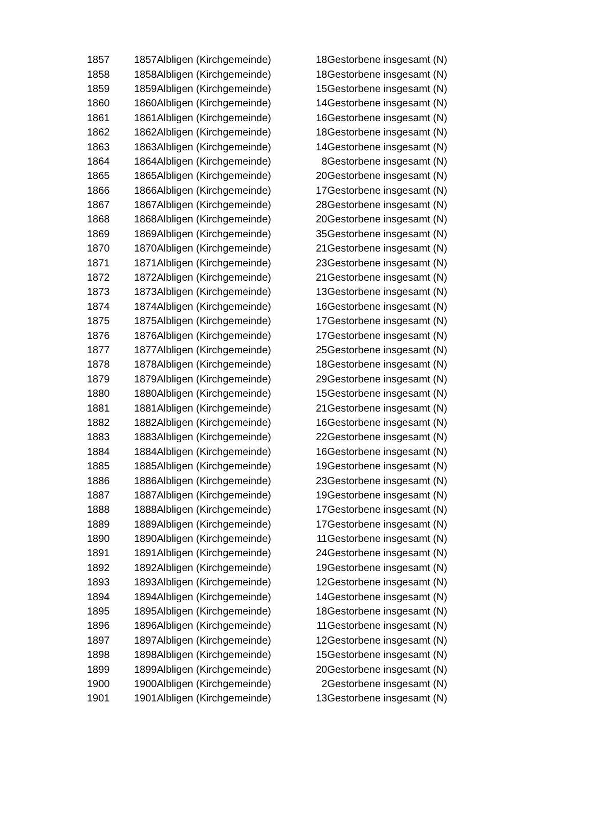| 1857 | 1857 | Albligen (Kirchgemeinde) | 18 | Gestorbene insgesamt (N) |
| 1858 | 1858 | Albligen (Kirchgemeinde) | 18 | Gestorbene insgesamt (N) |
| 1859 | 1859 | Albligen (Kirchgemeinde) | 15 | Gestorbene insgesamt (N) |
| 1860 | 1860 | Albligen (Kirchgemeinde) | 14 | Gestorbene insgesamt (N) |
| 1861 | 1861 | Albligen (Kirchgemeinde) | 16 | Gestorbene insgesamt (N) |
| 1862 | 1862 | Albligen (Kirchgemeinde) | 18 | Gestorbene insgesamt (N) |
| 1863 | 1863 | Albligen (Kirchgemeinde) | 14 | Gestorbene insgesamt (N) |
| 1864 | 1864 | Albligen (Kirchgemeinde) | 8 | Gestorbene insgesamt (N) |
| 1865 | 1865 | Albligen (Kirchgemeinde) | 20 | Gestorbene insgesamt (N) |
| 1866 | 1866 | Albligen (Kirchgemeinde) | 17 | Gestorbene insgesamt (N) |
| 1867 | 1867 | Albligen (Kirchgemeinde) | 28 | Gestorbene insgesamt (N) |
| 1868 | 1868 | Albligen (Kirchgemeinde) | 20 | Gestorbene insgesamt (N) |
| 1869 | 1869 | Albligen (Kirchgemeinde) | 35 | Gestorbene insgesamt (N) |
| 1870 | 1870 | Albligen (Kirchgemeinde) | 21 | Gestorbene insgesamt (N) |
| 1871 | 1871 | Albligen (Kirchgemeinde) | 23 | Gestorbene insgesamt (N) |
| 1872 | 1872 | Albligen (Kirchgemeinde) | 21 | Gestorbene insgesamt (N) |
| 1873 | 1873 | Albligen (Kirchgemeinde) | 13 | Gestorbene insgesamt (N) |
| 1874 | 1874 | Albligen (Kirchgemeinde) | 16 | Gestorbene insgesamt (N) |
| 1875 | 1875 | Albligen (Kirchgemeinde) | 17 | Gestorbene insgesamt (N) |
| 1876 | 1876 | Albligen (Kirchgemeinde) | 17 | Gestorbene insgesamt (N) |
| 1877 | 1877 | Albligen (Kirchgemeinde) | 25 | Gestorbene insgesamt (N) |
| 1878 | 1878 | Albligen (Kirchgemeinde) | 18 | Gestorbene insgesamt (N) |
| 1879 | 1879 | Albligen (Kirchgemeinde) | 29 | Gestorbene insgesamt (N) |
| 1880 | 1880 | Albligen (Kirchgemeinde) | 15 | Gestorbene insgesamt (N) |
| 1881 | 1881 | Albligen (Kirchgemeinde) | 21 | Gestorbene insgesamt (N) |
| 1882 | 1882 | Albligen (Kirchgemeinde) | 16 | Gestorbene insgesamt (N) |
| 1883 | 1883 | Albligen (Kirchgemeinde) | 22 | Gestorbene insgesamt (N) |
| 1884 | 1884 | Albligen (Kirchgemeinde) | 16 | Gestorbene insgesamt (N) |
| 1885 | 1885 | Albligen (Kirchgemeinde) | 19 | Gestorbene insgesamt (N) |
| 1886 | 1886 | Albligen (Kirchgemeinde) | 23 | Gestorbene insgesamt (N) |
| 1887 | 1887 | Albligen (Kirchgemeinde) | 19 | Gestorbene insgesamt (N) |
| 1888 | 1888 | Albligen (Kirchgemeinde) | 17 | Gestorbene insgesamt (N) |
| 1889 | 1889 | Albligen (Kirchgemeinde) | 17 | Gestorbene insgesamt (N) |
| 1890 | 1890 | Albligen (Kirchgemeinde) | 11 | Gestorbene insgesamt (N) |
| 1891 | 1891 | Albligen (Kirchgemeinde) | 24 | Gestorbene insgesamt (N) |
| 1892 | 1892 | Albligen (Kirchgemeinde) | 19 | Gestorbene insgesamt (N) |
| 1893 | 1893 | Albligen (Kirchgemeinde) | 12 | Gestorbene insgesamt (N) |
| 1894 | 1894 | Albligen (Kirchgemeinde) | 14 | Gestorbene insgesamt (N) |
| 1895 | 1895 | Albligen (Kirchgemeinde) | 18 | Gestorbene insgesamt (N) |
| 1896 | 1896 | Albligen (Kirchgemeinde) | 11 | Gestorbene insgesamt (N) |
| 1897 | 1897 | Albligen (Kirchgemeinde) | 12 | Gestorbene insgesamt (N) |
| 1898 | 1898 | Albligen (Kirchgemeinde) | 15 | Gestorbene insgesamt (N) |
| 1899 | 1899 | Albligen (Kirchgemeinde) | 20 | Gestorbene insgesamt (N) |
| 1900 | 1900 | Albligen (Kirchgemeinde) | 2 | Gestorbene insgesamt (N) |
| 1901 | 1901 | Albligen (Kirchgemeinde) | 13 | Gestorbene insgesamt (N) |